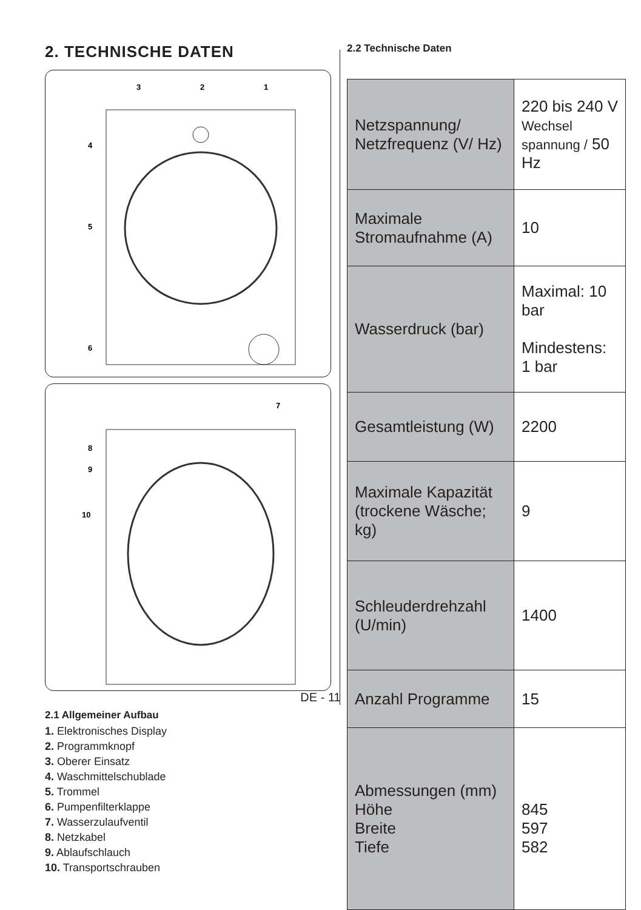2. TECHNISCHE DATEN
3
2
1
4
5
6
7
8
9
10
2.1 Allgemeiner Aufbau
1. Elektronisches Display
2. Programmknopf
3. Oberer Einsatz
4. Waschmittelschublade
5. Trommel
6. Pumpenfilterklappe
7. Wasserzulaufventil
8. Netzkabel
9. Ablaufschlauch
10. Transportschrauben
2.2 Technische Daten
| Netzspannung/ Netzfrequenz (V/ Hz) | 220 bis 240 V Wechsel spannung / 50 Hz |
| Maximale Stromaufnahme (A) | 10 |
| Wasserdruck (bar) | Maximal: 10 bar Mindestens: 1 bar |
| Gesamtleistung (W) | 2200 |
| Maximale Kapazität (trockene Wäsche; kg) | 9 |
| Schleuderdrehzahl (U/min) | 1400 |
| Anzahl Programme | 15 |
| Abmessungen (mm) Höhe Breite Tiefe | 845 597 582 |
DE - 11